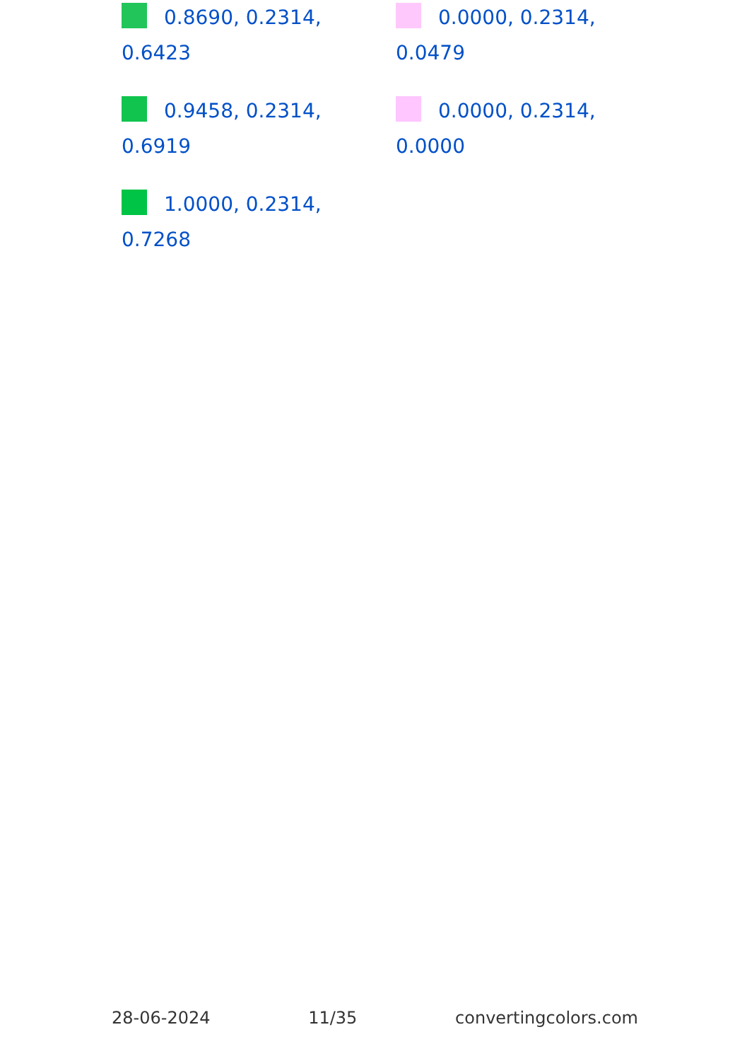0.8690, 0.2314, 0.6423
0.0000, 0.2314, 0.0479
0.9458, 0.2314, 0.6919
0.0000, 0.2314, 0.0000
1.0000, 0.2314, 0.7268
28-06-2024 11/35 convertingcolors.com